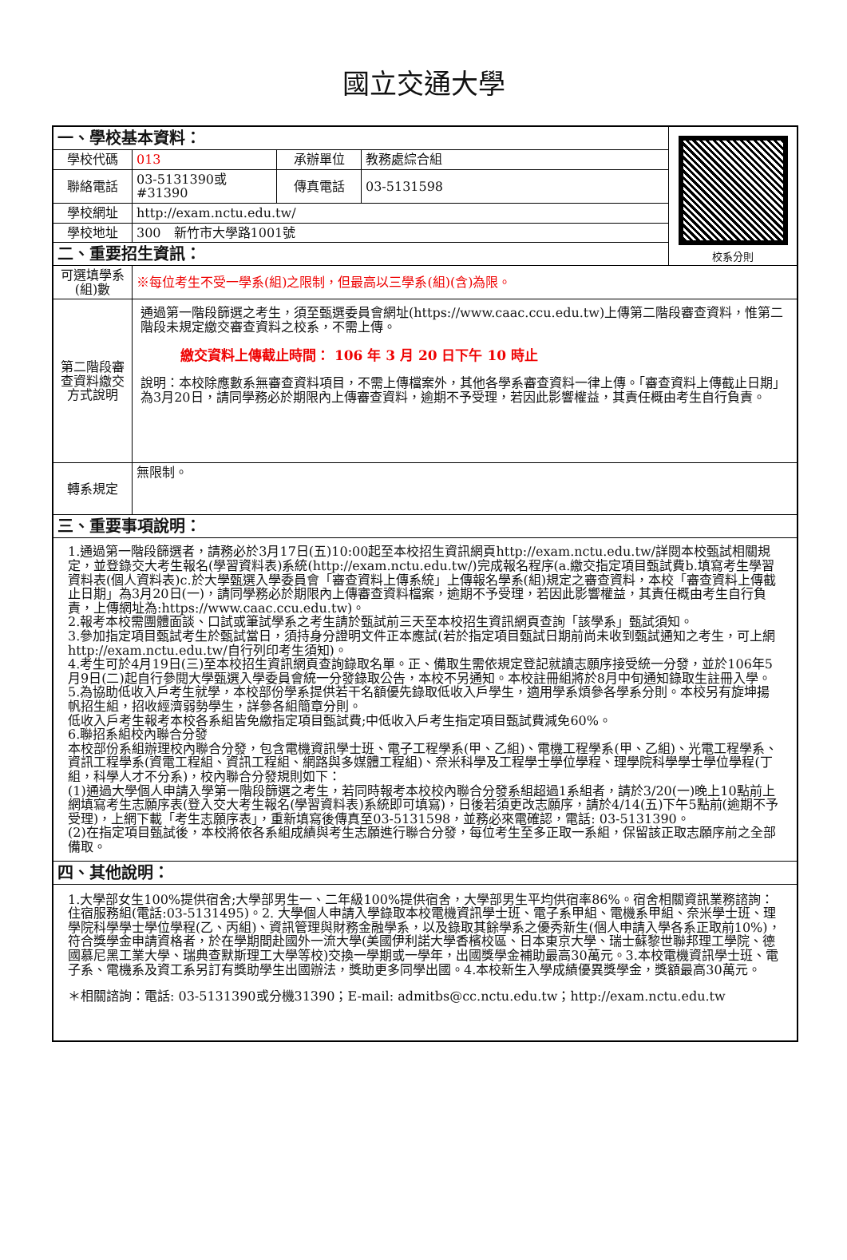國立交通大學
| 一、學校基本資料： | | | | 校系分則 |
| 學校代碼 | 013 | 承辦單位 | 教務處綜合組 | |
| 聯絡電話 | 03-5131390或#31390 | 傳真電話 | 03-5131598 | |
| 學校網址 | http://exam.nctu.edu.tw/ | | | |
| 學校地址 | 300 新竹市大學路1001號 | | | |
| 二、重要招生資訊： | | | | |
| 可選填學系(組)數 | ※每位考生不受一學系(組)之限制，但最高以三學系(組)(含)為限。 | | | |
| 第二階段審查資料繳交方式說明 | 通過第一階段篩選之考生，須至甄選委員會網址(https://www.caac.ccu.edu.tw)上傳第二階段審查資料，惟第二階段未規定繳交審查資料之校系，不需上傳。 繳交資料上傳截止時間： 106 年 3 月 20 日下午 10 時止 說明：本校除應數系無審查資料項目，不需上傳檔案外，其他各學系審查資料一律上傳。「審查資料上傳截止日期」為3月20日，請同學務必於期限內上傳審查資料，逾期不予受理，若因此影響權益，其責任概由考生自行負責。 | | | |
| 轉系規定 | 無限制。 | | | |
| 三、重要事項說明： | | | | |
| 1.通過第一階段篩選者，請務必於3月17日(五)10:00起至本校招生資訊網頁http://exam.nctu.edu.tw/詳閱本校甄試相關規定，並登錄交大考生報名(學習資料表)系統(http://exam.nctu.edu.tw/)完成報名程序(a.繳交指定項目甄試費b.填寫考生學習資料表(個人資料表)c.於大學甄選入學委員會「審查資料上傳系統」上傳報名學系(組)規定之審查資料，本校「審查資料上傳截止日期」為3月20日(一)，請同學務必於期限內上傳審查資料檔案，逾期不予受理，若因此影響權益，其責任概由考生自行負責，上傳網址為:https://www.caac.ccu.edu.tw)。 2.報考本校需團體面談、口試或筆試學系之考生請於甄試前三天至本校招生資訊網頁查詢「該學系」甄試須知。 3.參加指定項目甄試考生於甄試當日，須持身分證明文件正本應試(若於指定項目甄試日期前尚未收到甄試通知之考生，可上網http://exam.nctu.edu.tw/自行列印考生須知)。 4.考生可於4月19日(三)至本校招生資訊網頁查詢錄取名單。正、備取生需依規定登記就讀志願序接受統一分發，並於106年5月9日(二)起自行參閱大學甄選入學委員會統一分發錄取公告，本校不另通知。本校註冊組將於8月中旬通知錄取生註冊入學。 5.為協助低收入戶考生就學，本校部份學系提供若干名額優先錄取低收入戶學生，適用學系煩參各學系分則。本校另有旋坤揚帆招生組，招收經濟弱勢學生，詳參各組簡章分則。 低收入戶考生報考本校各系組皆免繳指定項目甄試費;中低收入戶考生指定項目甄試費減免60%。 6.聯招系組校內聯合分發 本校部份系組辦理校內聯合分發，包含電機資訊學士班、電子工程學系(甲、乙組)、電機工程學系(甲、乙組)、光電工程學系、資訊工程學系(資電工程組、資訊工程組、網路與多媒體工程組)、奈米科學及工程學士學位學程、理學院科學學士學位學程(丁組，科學人才不分系)，校內聯合分發規則如下： (1)通過大學個人申請入學第一階段篩選之考生，若同時報考本校校內聯合分發系組超過1系組者，請於3/20(一)晚上10點前上網填寫考生志願序表(登入交大考生報名(學習資料表)系統即可填寫)，日後若須更改志願序，請於4/14(五)下午5點前(逾期不予受理)，上網下載「考生志願序表」，重新填寫後傳真至03-5131598，並務必來電確認，電話: 03-5131390。 (2)在指定項目甄試後，本校將依各系組成績與考生志願進行聯合分發，每位考生至多正取一系組，保留該正取志願序前之全部備取。 | | | | |
| 四、其他說明： | | | | |
| 1.大學部女生100%提供宿舍;大學部男生一、二年級100%提供宿舍，大學部男生平均供宿率86%。宿舍相關資訊業務諮詢：住宿服務組(電話:03-5131495)。2. 大學個人申請入學錄取本校電機資訊學士班、電子系甲組、電機系甲組、奈米學士班、理學院科學學士學位學程(乙、丙組)、資訊管理與財務金融學系，以及錄取其餘學系之優秀新生(個人申請入學各系正取前10%)，符合獎學金申請資格者，於在學期間赴國外一流大學(美國伊利諾大學香檳校區、日本東京大學、瑞士蘇黎世聯邦理工學院、德國慕尼黑工業大學、瑞典查默斯理工大學等校)交換一學期或一學年，出國獎學金補助最高30萬元。3.本校電機資訊學士班、電子系、電機系及資工系另訂有獎助學生出國辦法，獎助更多同學出國。4.本校新生入學成績優異獎學金，獎額最高30萬元。 ＊相關諮詢：電話: 03-5131390或分機31390；E-mail: admitbs@cc.nctu.edu.tw；http://exam.nctu.edu.tw | | | | |